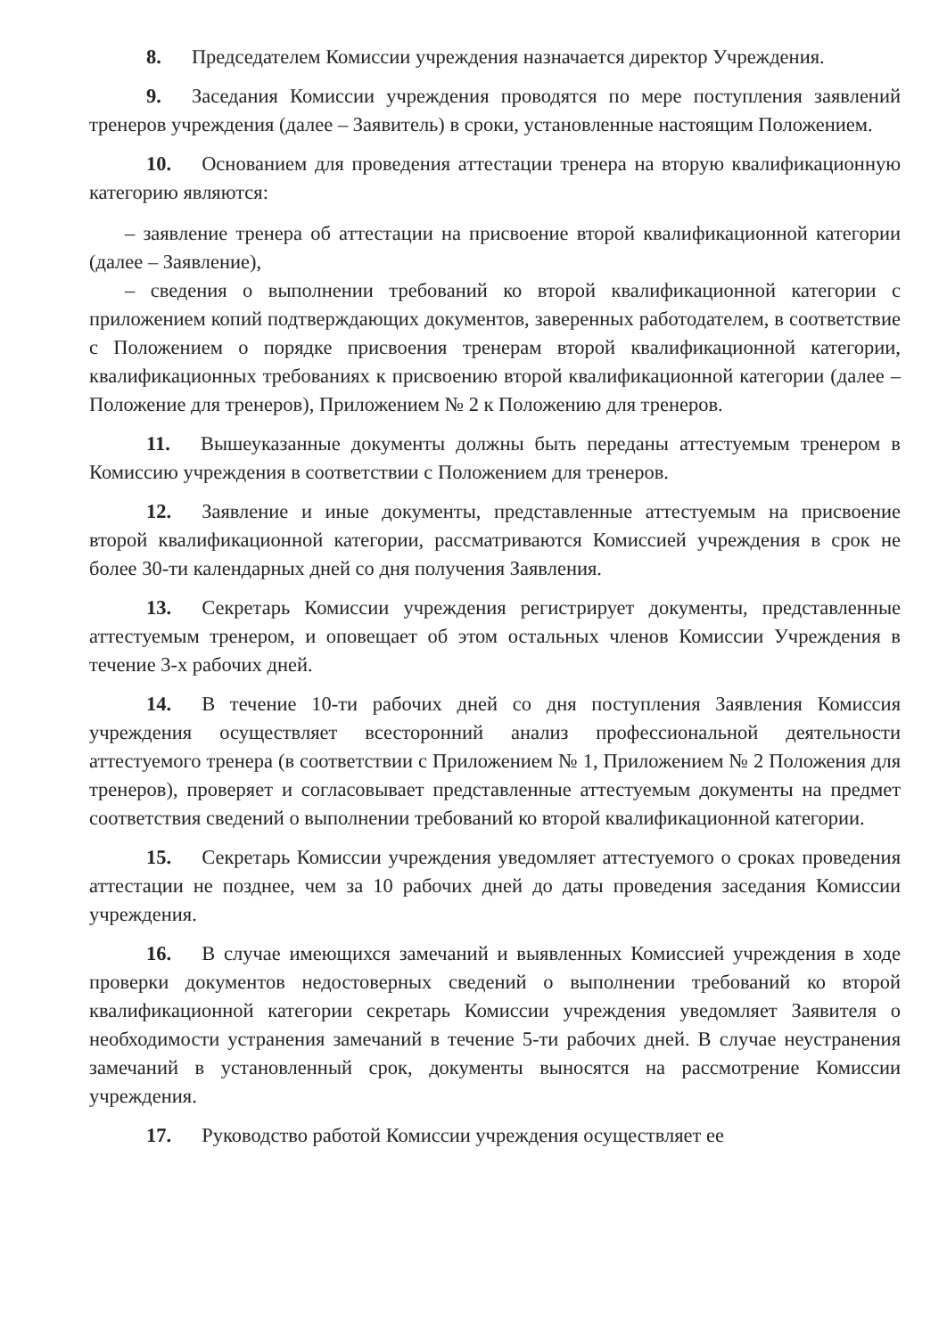8. Председателем Комиссии учреждения назначается директор Учреждения.
9. Заседания Комиссии учреждения проводятся по мере поступления заявлений тренеров учреждения (далее – Заявитель) в сроки, установленные настоящим Положением.
10. Основанием для проведения аттестации тренера на вторую квалификационную категорию являются:
– заявление тренера об аттестации на присвоение второй квалификационной категории (далее – Заявление),
– сведения о выполнении требований ко второй квалификационной категории с приложением копий подтверждающих документов, заверенных работодателем, в соответствие с Положением о порядке присвоения тренерам второй квалификационной категории, квалификационных требованиях к присвоению второй квалификационной категории (далее – Положение для тренеров), Приложением № 2 к Положению для тренеров.
11. Вышеуказанные документы должны быть переданы аттестуемым тренером в Комиссию учреждения в соответствии с Положением для тренеров.
12. Заявление и иные документы, представленные аттестуемым на присвоение второй квалификационной категории, рассматриваются Комиссией учреждения в срок не более 30-ти календарных дней со дня получения Заявления.
13. Секретарь Комиссии учреждения регистрирует документы, представленные аттестуемым тренером, и оповещает об этом остальных членов Комиссии Учреждения в течение 3-х рабочих дней.
14. В течение 10-ти рабочих дней со дня поступления Заявления Комиссия учреждения осуществляет всесторонний анализ профессиональной деятельности аттестуемого тренера (в соответствии с Приложением № 1, Приложением № 2 Положения для тренеров), проверяет и согласовывает представленные аттестуемым документы на предмет соответствия сведений о выполнении требований ко второй квалификационной категории.
15. Секретарь Комиссии учреждения уведомляет аттестуемого о сроках проведения аттестации не позднее, чем за 10 рабочих дней до даты проведения заседания Комиссии учреждения.
16. В случае имеющихся замечаний и выявленных Комиссией учреждения в ходе проверки документов недостоверных сведений о выполнении требований ко второй квалификационной категории секретарь Комиссии учреждения уведомляет Заявителя о необходимости устранения замечаний в течение 5-ти рабочих дней. В случае неустранения замечаний в установленный срок, документы выносятся на рассмотрение Комиссии учреждения.
17. Руководство работой Комиссии учреждения осуществляет ее